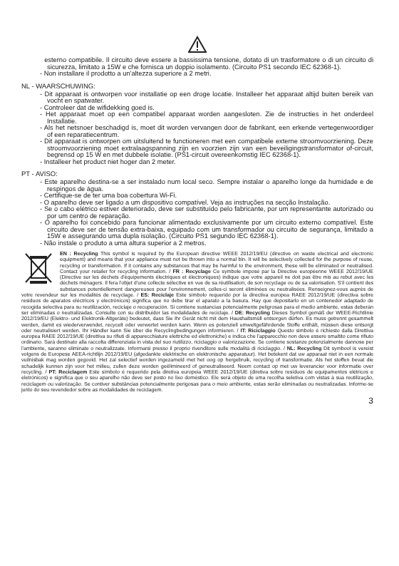esterno compatibile. Il circuito deve essere a bassissima tensione, dotato di un trasformatore o di un circuito di sicurezza, limitato a 15W e che fornisca un doppio isolamento. (Circuito PS1 secondo IEC 62368-1).
- Non installare il prodotto a un'altezza superiore a 2 metri.
NL - WAARSCHUWING:
- Dit apparaat is ontworpen voor installatie op een droge locatie. Installeer het apparaat altijd buiten bereik van vocht en spatwater.
- Controleer dat de wifidekking goed is.
- Het apparaat moet op een compatibel apparaat worden aangesloten. Zie de instructies in het onderdeel Installatie.
- Als het netsnoer beschadigd is, moet dit worden vervangen door de fabrikant, een erkende vertegenwoordiger of een reparatiecentrum.
- Dit apparaat is ontworpen om uitsluitend te functioneren met een compatibele externe stroomvoorziening. Deze stroomvoorziening moet extralaagspanning zijn en voorzien zijn van een beveiligingstransformator of-circuit, begrensd op 15 W en met dubbele isolatie. (PS1-circuit overeenkomstig IEC 62368-1).
- Installeer het product niet hoger dan 2 meter.
PT - AVISO:
- Este aparelho destina-se a ser instalado num local seco. Sempre instalar o aparelho longe da humidade e de respingos de água.
- Certifique-se de ter uma boa cobertura Wi-Fi.
- O aparelho deve ser ligado a um dispositivo compatível. Veja as instruções na secção Instalação.
- Se o cabo elétrico estiver deteriorado, deve ser substituído pelo fabricante, por um representante autorizado ou por um centro de reparação.
- O aparelho foi concebido para funcionar alimentado exclusivamente por um circuito externo compatível. Este circuito deve ser de tensão extra-baixa, equipado com um transformador ou circuito de segurança, limitado a 15W e assegurando uma dupla isolação. (Circuito PS1 segundo IEC 62368-1).
- Não instale o produto a uma altura superior a 2 metros.
EN : Recycling This symbol is required by the European directive WEEE 2012/19/EU (directive on waste electrical and electronic equipment) and means that your appliance must not be thrown into a normal bin. It will be selectively collected for the purpose of reuse, recycling or transformation. If it contains any substances that may be harmful to the environment, these will be eliminated or neutralised. Contact your retailer for recycling information. / FR : Recyclage Ce symbole imposé par la Directive européenne WEEE 2012/19/UE (Directive sur les déchets d'équipements électriques et électroniques) indique que votre appareil ne doit pas être mis au rebut avec les déchets ménagers. Il fera l'objet d'une collecte sélective en vue de sa réutilisation, de son recyclage ou de sa valorisation. S'il contient des substances potentiellement dangereuses pour l'environnement, celles-ci seront éliminées ou neutralisées. Renseignez-vous auprès de votre revendeur sur les modalités de recyclage. / ES: Reciclaje Este símbolo requerido por la directiva europea RAEE 2012/19/UE (directiva sobre residuos de aparatos eléctricos y electrónicos) significa que no debe tirar el aparato a la basura. Hay que depositarlo en un contenedor adaptado de recogida selectiva para su reutilización, reciclaje o recuperación. Si contiene sustancias potencialmente peligrosas para el medio ambiente, estas deberán ser eliminadas o neutralizadas. Consulte con su distribuidor las modalidades de reciclaje. / DE: Recycling Dieses Symbol gemäß der WEEE-Richtlinie 2012/19/EU (Elektro- und Elektronik-Altgeräte) bedeutet, dass Sie Ihr Gerät nicht mit dem Haushaltsmüll entsorgen dürfen. Es muss getrennt gesammelt werden, damit es wiederverwendet, recycelt oder verwertet werden kann. Wenn es potenziell umweltgefährdende Stoffe enthält, müssen diese entsorgt oder neutralisiert werden. Ihr Händler kann Sie über die Recyclingbedingungen informieren. / IT: Riciclaggio Questo simbolo è richiesto dalla Direttiva europea RAEE 2012/19/UE (direttiva su rifiuti di apparecchiature elettriche ed elettroniche) e indica che l'apparecchio non deve essere smaltito come rifiuto ordinario. Sarà destinato alla raccolta differenziata in vista del suo riutilizzo, riciclaggio o valorizzazione. Se contiene sostanze potenzialmente dannose per l'ambiente, saranno eliminate o neutralizzate. Informarsi presso il proprio rivenditore sulle modalità di riciclaggio. / NL: Recycling Dit symbool is vereist volgens de Europese AEEA-richtlijn 2012/19/EU (afgedankte elektrische en elektronische apparatuur). Het betekent dat uw apparaat niet in een normale vuilnisbak mag worden gegooid. Het zal selectief worden ingezameld met het oog op hergebruik, recycling of transformatie. Als het stoffen bevat die schadelijk kunnen zijn voor het milieu, zullen deze worden geëlimineerd of geneutraliseerd. Neem contact op met uw leverancier voor informatie over recycling. / PT: Reciclagem Este símbolo é requerido pela diretiva europeia WEEE 2012/19/UE (diretiva sobre resíduos de equipamentos elétricos e eletrónicos) e significa que o seu aparelho não deve ser posto no lixo doméstico. Ele será objeto de uma recolha seletiva com vistas à sua reutilização, reciclagem ou valorização. Se contiver substâncias potencialmente perigosas para o meio ambiente, estas serão eliminadas ou neutralizadas. Informe-se junto do seu revendedor sobre as modalidades de reciclagem.
3